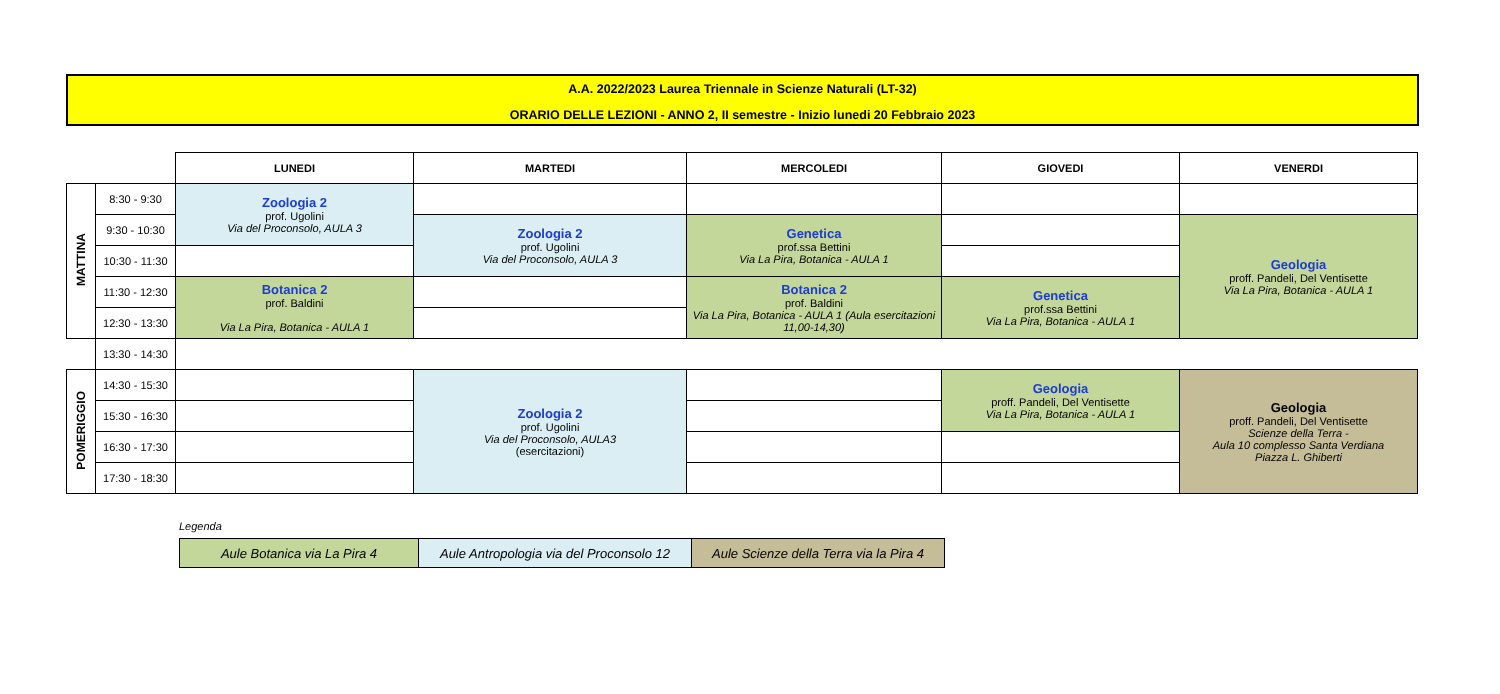A.A. 2022/2023 Laurea Triennale in Scienze Naturali (LT-32)
ORARIO DELLE LEZIONI - ANNO 2, II semestre - Inizio lunedi 20 Febbraio 2023
| | | LUNEDI | MARTEDI | MERCOLEDI | GIOVEDI | VENERDI |
| MATTINA | 8:30 - 9:30 | Zoologia 2 prof. Ugolini Via del Proconsolo, AULA 3 | | | | |
| | 9:30 - 10:30 | | Zoologia 2 prof. Ugolini Via del Proconsolo, AULA 3 | Genetica prof.ssa Bettini Via La Pira, Botanica - AULA 1 | | Geologia proff. Pandeli, Del Ventisette Via La Pira, Botanica - AULA 1 |
| | 10:30 - 11:30 | | | | | |
| | 11:30 - 12:30 | Botanica 2 prof. Baldini Via La Pira, Botanica - AULA 1 | | Botanica 2 prof. Baldini Via La Pira, Botanica - AULA 1 (Aula esercitazioni 11,00-14,30) | Genetica prof.ssa Bettini Via La Pira, Botanica - AULA 1 | |
| | 12:30 - 13:30 | | | | | |
| | 13:30 - 14:30 | | | | | |
| POMERIGGIO | 14:30 - 15:30 | | Zoologia 2 prof. Ugolini Via del Proconsolo, AULA3 (esercitazioni) | | Geologia proff. Pandeli, Del Ventisette Via La Pira, Botanica - AULA 1 | Geologia proff. Pandeli, Del Ventisette Scienze della Terra - Aula 10 complesso Santa Verdiana Piazza L. Ghiberti |
| | 15:30 - 16:30 | | | | | |
| | 16:30 - 17:30 | | | | | |
| | 17:30 - 18:30 | | | | | |
Legenda
| Aule Botanica via La Pira 4 | Aule Antropologia via del Proconsolo 12 | Aule Scienze della Terra via la Pira 4 |